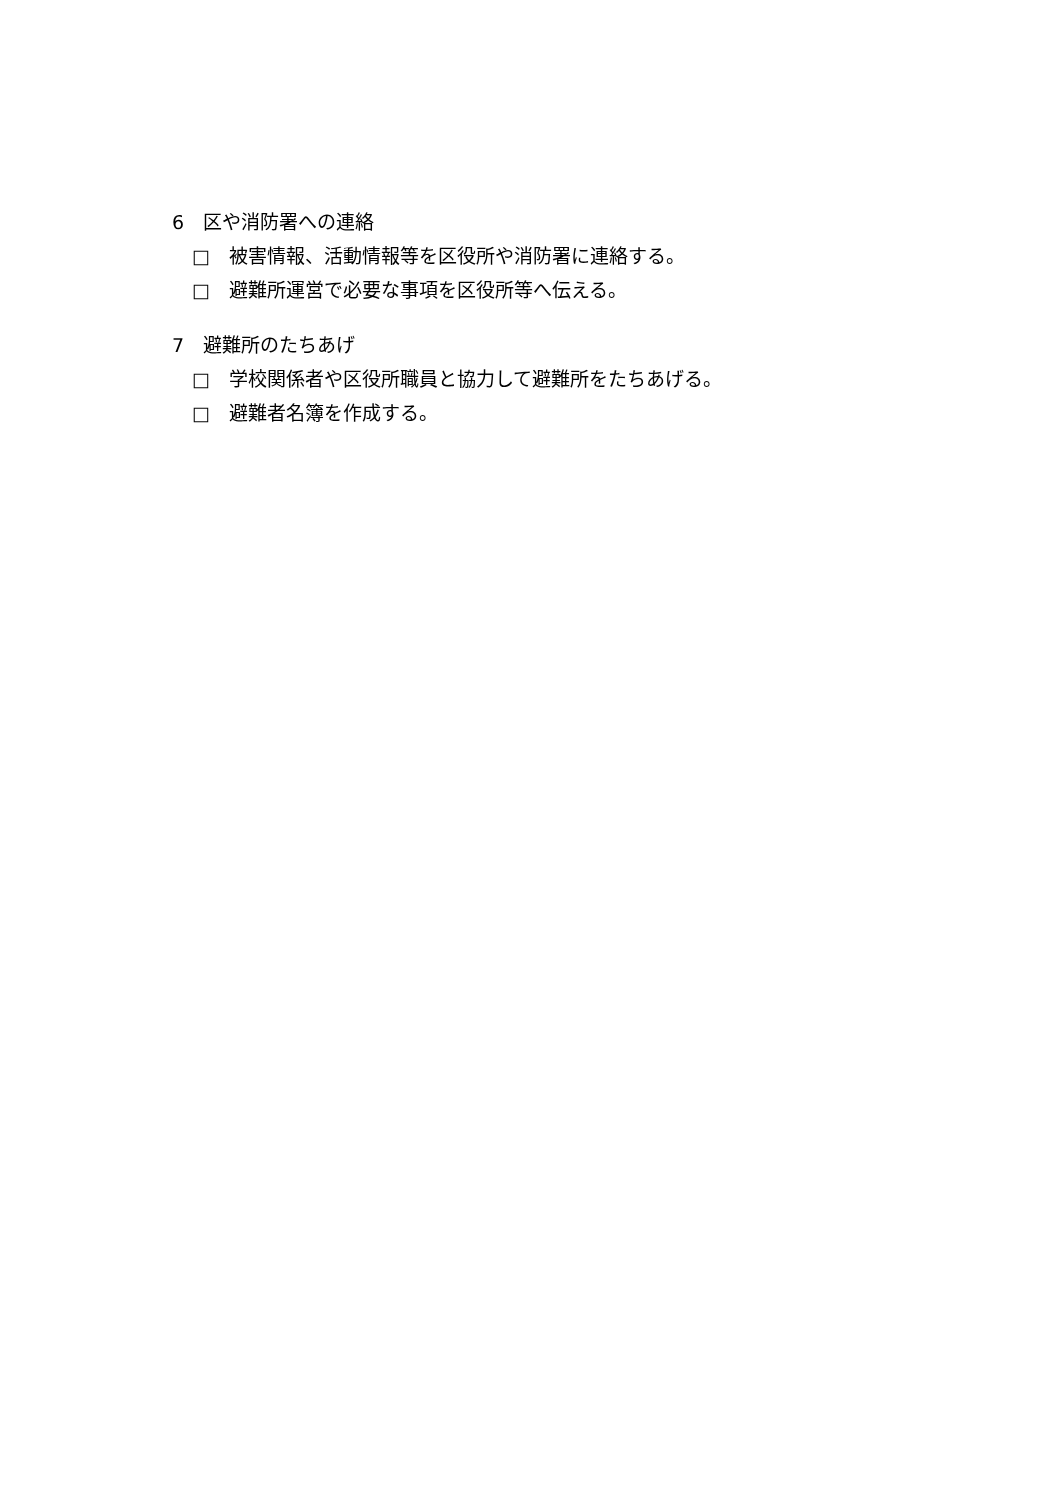6　区や消防署への連絡
□　被害情報、活動情報等を区役所や消防署に連絡する。
□　避難所運営で必要な事項を区役所等へ伝える。
7　避難所のたちあげ
□　学校関係者や区役所職員と協力して避難所をたちあげる。
□　避難者名簿を作成する。